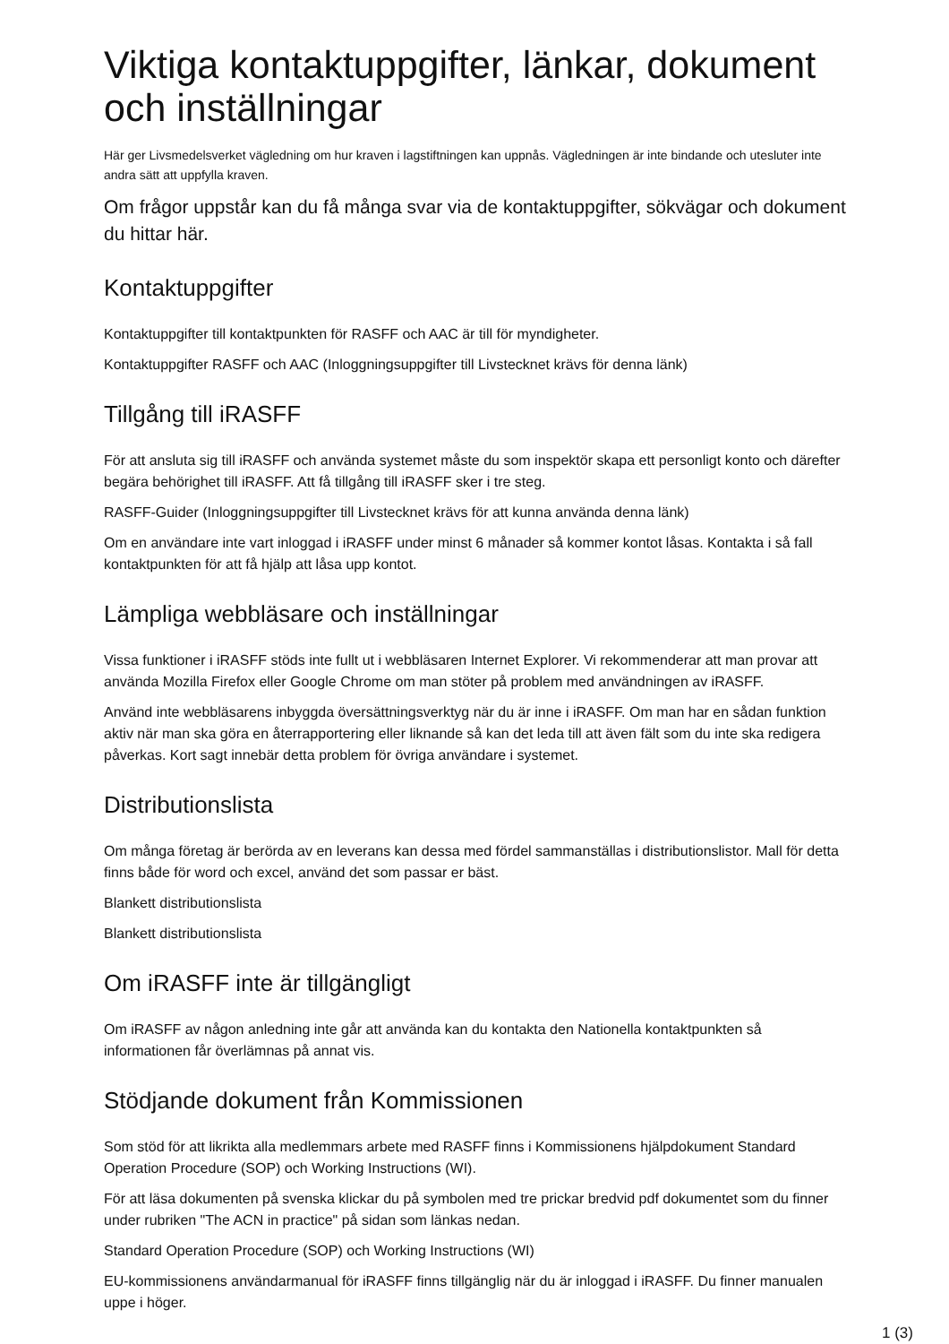Viktiga kontaktuppgifter, länkar, dokument och inställningar
Här ger Livsmedelsverket vägledning om hur kraven i lagstiftningen kan uppnås. Vägledningen är inte bindande och utesluter inte andra sätt att uppfylla kraven.
Om frågor uppstår kan du få många svar via de kontaktuppgifter, sökvägar och dokument du hittar här.
Kontaktuppgifter
Kontaktuppgifter till kontaktpunkten för RASFF och AAC är till för myndigheter.
Kontaktuppgifter RASFF och AAC (Inloggningsuppgifter till Livstecknet krävs för denna länk)
Tillgång till iRASFF
För att ansluta sig till iRASFF och använda systemet måste du som inspektör skapa ett personligt konto och därefter begära behörighet till iRASFF. Att få tillgång till iRASFF sker i tre steg.
RASFF-Guider (Inloggningsuppgifter till Livstecknet krävs för att kunna använda denna länk)
Om en användare inte vart inloggad i iRASFF under minst 6 månader så kommer kontot låsas. Kontakta i så fall kontaktpunkten för att få hjälp att låsa upp kontot.
Lämpliga webbläsare och inställningar
Vissa funktioner i iRASFF stöds inte fullt ut i webbläsaren Internet Explorer. Vi rekommenderar att man provar att använda Mozilla Firefox eller Google Chrome om man stöter på problem med användningen av iRASFF.
Använd inte webbläsarens inbyggda översättningsverktyg när du är inne i iRASFF. Om man har en sådan funktion aktiv när man ska göra en återrapportering eller liknande så kan det leda till att även fält som du inte ska redigera påverkas. Kort sagt innebär detta problem för övriga användare i systemet.
Distributionslista
Om många företag är berörda av en leverans kan dessa med fördel sammanställas i distributionslistor. Mall för detta finns både för word och excel, använd det som passar er bäst.
Blankett distributionslista
Blankett distributionslista
Om iRASFF inte är tillgängligt
Om iRASFF av någon anledning inte går att använda kan du kontakta den Nationella kontaktpunkten så informationen får överlämnas på annat vis.
Stödjande dokument från Kommissionen
Som stöd för att likrikta alla medlemmars arbete med RASFF finns i Kommissionens hjälpdokument Standard Operation Procedure (SOP) och Working Instructions (WI).
För att läsa dokumenten på svenska klickar du på symbolen med tre prickar bredvid pdf dokumentet som du finner under rubriken "The ACN in practice" på sidan som länkas nedan.
Standard Operation Procedure (SOP) och Working Instructions (WI)
EU-kommissionens användarmanual för iRASFF finns tillgänglig när du är inloggad i iRASFF. Du finner manualen uppe i höger.
1 (3)